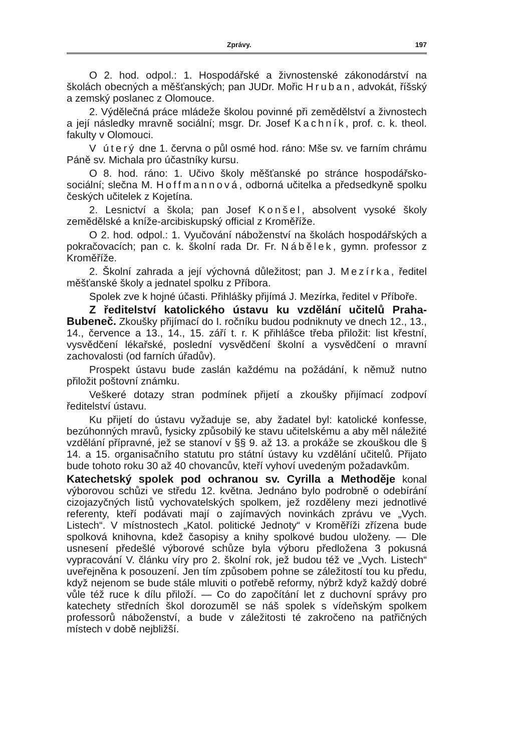Zprávy. 197
O 2. hod. odpol.: 1. Hospodářské a živnostenské zákonodárství na školách obecných a měšťanských; pan JUDr. Mořic Hruban, advokát, říšský a zemský poslanec z Olomouce.
2. Výdělečná práce mládeže školou povinné při zemědělství a živnostech a její následky mravně sociální; msgr. Dr. Josef Kachník, prof. c. k. theol. fakulty v Olomouci.
V úterý dne 1. června o půl osmé hod. ráno: Mše sv. ve farním chrámu Páně sv. Michala pro účastníky kursu.
O 8. hod. ráno: 1. Učivo školy měšťanské po stránce hospodářsko-sociální; slečna M. Hoffmannová, odborná učitelka a předsedkyně spolku českých učitelek z Kojetína.
2. Lesnictví a škola; pan Josef Konšel, absolvent vysoké školy zemědělské a kníže-arcibiskupský official z Kroměříže.
O 2. hod. odpol.: 1. Vyučování náboženství na školách hospodářských a pokračovacích; pan c. k. školní rada Dr. Fr. Nábělek, gymn. professor z Kroměříže.
2. Školní zahrada a její výchovná důležitost; pan J. Mezírka, ředitel měšťanské školy a jednatel spolku z Příbora.
Spolek zve k hojné účasti. Přihlášky přijímá J. Mezírka, ředitel v Příboře.
Z ředitelství katolického ústavu ku vzdělání učitelů Praha-Bubeneč. Zkoušky přijímací do I. ročníku budou podniknuty ve dnech 12., 13., 14., července a 13., 14., 15. září t. r. K přihlášce třeba přiložit: list křestní, vysvědčení lékařské, poslední vysvědčení školní a vysvědčení o mravní zachovalosti (od farních úřadův).
Prospekt ústavu bude zaslán každému na požádání, k němuž nutno přiložit poštovní známku.
Veškeré dotazy stran podmínek přijetí a zkoušky přijímací zodpoví ředitelství ústavu.
Ku přijetí do ústavu vyžaduje se, aby žadatel byl: katolické konfesse, bezúhonných mravů, fysicky způsobilý ke stavu učitelskému a aby měl náležité vzdělání přípravné, jež se stanoví v §§ 9. až 13. a prokáže se zkouškou dle § 14. a 15. organisačního statutu pro státní ústavy ku vzdělání učitelů. Přijato bude tohoto roku 30 až 40 chovancův, kteří vyhoví uvedeným požadavkům.
Katechetský spolek pod ochranou sv. Cyrilla a Methoděje konal výborovou schůzi ve středu 12. května. Jednáno bylo podrobně o odebírání cizojazyčných listů vychovatelských spolkem, jež rozděleny mezi jednotlivé referenty, kteří podávati mají o zajímavých novinkách zprávu ve „Vych. Listech“. V místnostech „Katol. politické Jednoty“ v Kroměříži zřízena bude spolková knihovna, kdež časopisy a knihy spolkové budou uloženy. — Dle usnesení předešlé výborové schůze byla výboru předložena 3 pokusná vypracování V. článku víry pro 2. školní rok, jež budou též ve „Vych. Listech“ uveřejněna k posouzení. Jen tím způsobem pohne se záležitostí tou ku předu, když nejenom se bude stále mluviti o potřebě reformy, nýbrž když každý dobré vůle též ruce k dílu přiloží. — Co do započítání let z duchovní správy pro katechety středních škol dorozuměl se náš spolek s vídeňským spolkem professorů náboženství, a bude v záležitosti té zakročeno na patřičných místech v době nejbližší.